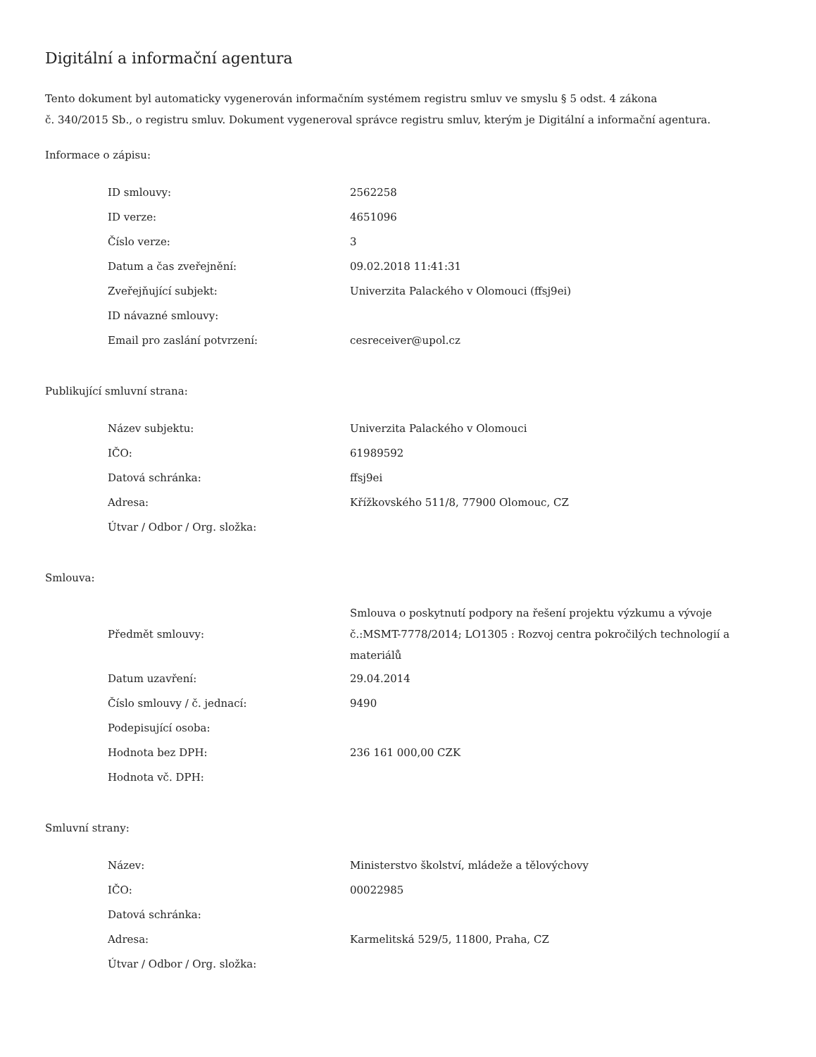Digitální a informační agentura
Tento dokument byl automaticky vygenerován informačním systémem registru smluv ve smyslu § 5 odst. 4 zákona
č. 340/2015 Sb., o registru smluv. Dokument vygeneroval správce registru smluv, kterým je Digitální a informační agentura.
Informace o zápisu:
| ID smlouvy: | 2562258 |
| ID verze: | 4651096 |
| Číslo verze: | 3 |
| Datum a čas zveřejnění: | 09.02.2018 11:41:31 |
| Zveřejňující subjekt: | Univerzita Palackého v Olomouci (ffsj9ei) |
| ID návazné smlouvy: | |
| Email pro zaslání potvrzení: | cesreceiver@upol.cz |
Publikující smluvní strana:
| Název subjektu: | Univerzita Palackého v Olomouci |
| IČO: | 61989592 |
| Datová schránka: | ffsj9ei |
| Adresa: | Křížkovského 511/8, 77900 Olomouc, CZ |
| Útvar / Odbor / Org. složka: | |
Smlouva:
| Předmět smlouvy: | Smlouva o poskytnutí podpory na řešení projektu výzkumu a vývoje č.:MSMT-7778/2014; LO1305 : Rozvoj centra pokročilých technologií a materiálů |
| Datum uzavření: | 29.04.2014 |
| Číslo smlouvy / č. jednací: | 9490 |
| Podepisující osoba: | |
| Hodnota bez DPH: | 236 161 000,00 CZK |
| Hodnota vč. DPH: | |
Smluvní strany:
| Název: | Ministerstvo školství, mládeže a tělovýchovy |
| IČO: | 00022985 |
| Datová schránka: | |
| Adresa: | Karmelitská 529/5, 11800, Praha, CZ |
| Útvar / Odbor / Org. složka: | |